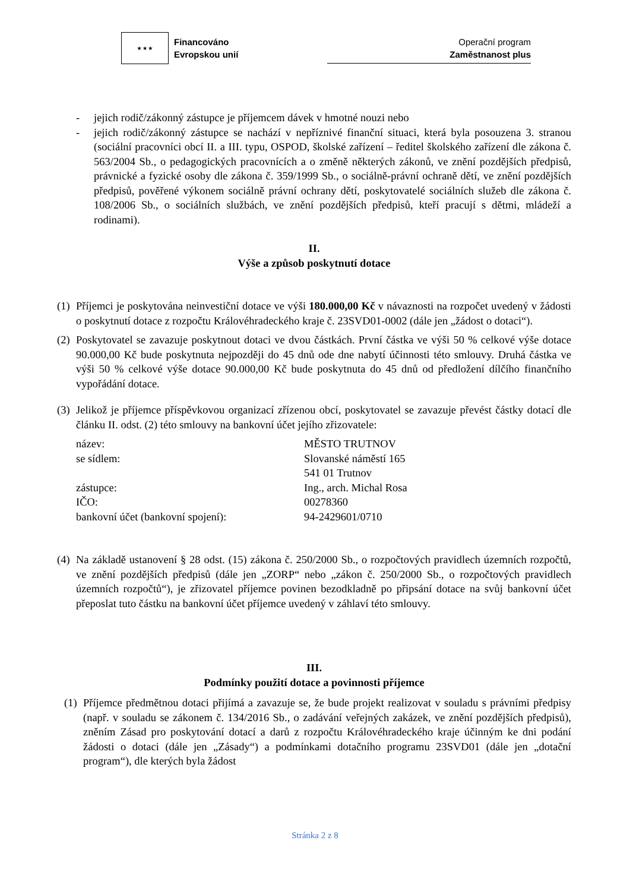★ ★ ★
Financováno
Evropskou unií
Operační program
Zaměstnanost plus
- jejich rodič/zákonný zástupce je příjemcem dávek v hmotné nouzi nebo
- jejich rodič/zákonný zástupce se nachází v nepříznivé finanční situaci, která byla posouzena 3. stranou (sociální pracovníci obcí II. a III. typu, OSPOD, školské zařízení – ředitel školského zařízení dle zákona č. 563/2004 Sb., o pedagogických pracovnících a o změně některých zákonů, ve znění pozdějších předpisů, právnické a fyzické osoby dle zákona č. 359/1999 Sb., o sociálně-právní ochraně dětí, ve znění pozdějších předpisů, pověřené výkonem sociálně právní ochrany dětí, poskytovatelé sociálních služeb dle zákona č. 108/2006 Sb., o sociálních službách, ve znění pozdějších předpisů, kteří pracují s dětmi, mládeží a rodinami).
II.
Výše a způsob poskytnutí dotace
(1)
Příjemci je poskytována neinvestiční dotace ve výši 180.000,00 Kč v návaznosti na rozpočet uvedený v žádosti o poskytnutí dotace z rozpočtu Královéhradeckého kraje č. 23SVD01-0002 (dále jen „žádost o dotaci“).
(2)
Poskytovatel se zavazuje poskytnout dotaci ve dvou částkách. První částka ve výši 50 % celkové výše dotace 90.000,00 Kč bude poskytnuta nejpozději do 45 dnů ode dne nabytí účinnosti této smlouvy. Druhá částka ve výši 50 % celkové výše dotace 90.000,00 Kč bude poskytnuta do 45 dnů od předložení dílčího finančního vypořádání dotace.
(3)
Jelikož je příjemce příspěvkovou organizací zřízenou obcí, poskytovatel se zavazuje převést částky dotací dle článku II. odst. (2) této smlouvy na bankovní účet jejího zřizovatele:
| název: | MĚSTO TRUTNOV |
| se sídlem: | Slovanské náměstí 165 541 01 Trutnov |
| zástupce: | Ing., arch. Michal Rosa |
| IČO: | 00278360 |
| bankovní účet (bankovní spojení): | 94-2429601/0710 |
(4)
Na základě ustanovení § 28 odst. (15) zákona č. 250/2000 Sb., o rozpočtových pravidlech územních rozpočtů, ve znění pozdějších předpisů (dále jen „ZORP“ nebo „zákon č. 250/2000 Sb., o rozpočtových pravidlech územních rozpočtů“), je zřizovatel příjemce povinen bezodkladně po připsání dotace na svůj bankovní účet přeposlat tuto částku na bankovní účet příjemce uvedený v záhlaví této smlouvy.
III.
Podmínky použití dotace a povinnosti příjemce
(1)
Příjemce předmětnou dotaci přijímá a zavazuje se, že bude projekt realizovat v souladu s právními předpisy (např. v souladu se zákonem č. 134/2016 Sb., o zadávání veřejných zakázek, ve znění pozdějších předpisů), zněním Zásad pro poskytování dotací a darů z rozpočtu Královéhradeckého kraje účinným ke dni podání žádosti o dotaci (dále jen „Zásady“) a podmínkami dotačního programu 23SVD01 (dále jen „dotační program“), dle kterých byla žádost
Stránka 2 z 8